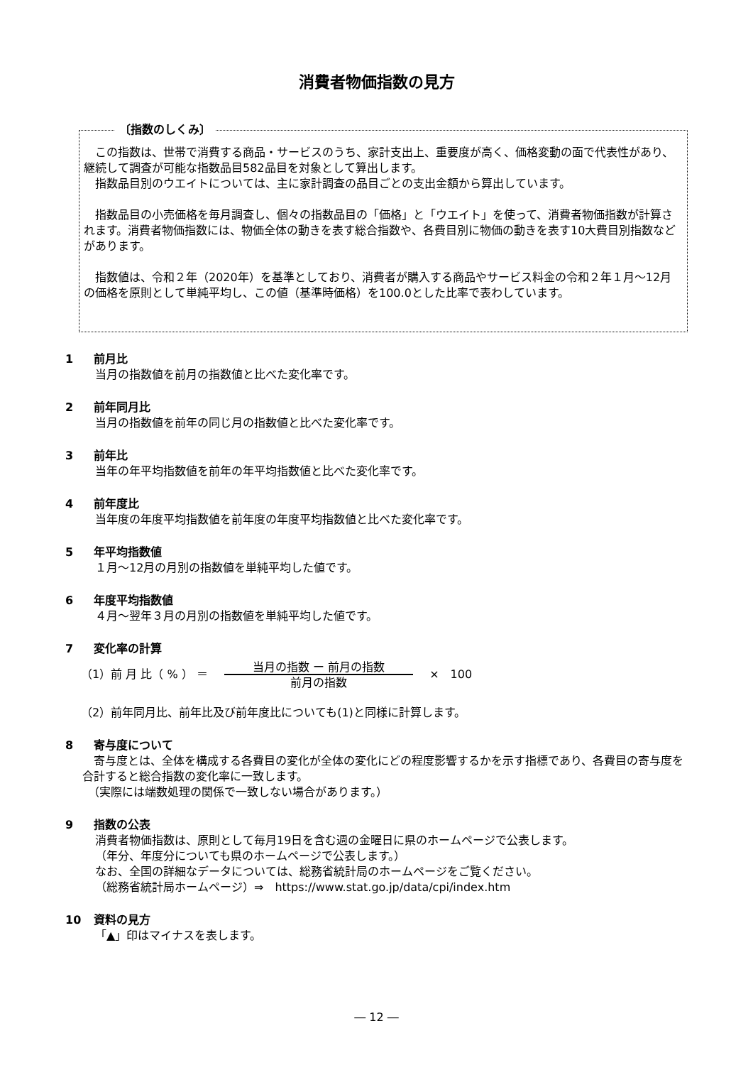消費者物価指数の見方
〔指数のしくみ〕
　この指数は、世帯で消費する商品・サービスのうち、家計支出上、重要度が高く、価格変動の面で代表性があり、継続して調査が可能な指数品目582品目を対象として算出します。
　指数品目別のウエイトについては、主に家計調査の品目ごとの支出金額から算出しています。
　指数品目の小売価格を毎月調査し、個々の指数品目の「価格」と「ウエイト」を使って、消費者物価指数が計算されます。消費者物価指数には、物価全体の動きを表す総合指数や、各費目別に物価の動きを表す10大費目別指数などがあります。
　指数値は、令和２年（2020年）を基準としており、消費者が購入する商品やサービス料金の令和２年１月～12月の価格を原則として単純平均し、この値（基準時価格）を100.0とした比率で表わしています。
1 前月比
当月の指数値を前月の指数値と比べた変化率です。
2 前年同月比
当月の指数値を前年の同じ月の指数値と比べた変化率です。
3 前年比
当年の年平均指数値を前年の年平均指数値と比べた変化率です。
4 前年度比
当年度の年度平均指数値を前年度の年度平均指数値と比べた変化率です。
5 年平均指数値
１月～12月の月別の指数値を単純平均した値です。
6 年度平均指数値
４月～翌年３月の月別の指数値を単純平均した値です。
7 変化率の計算
（1）前 月 比（ % ） ＝ 当月の指数 ー 前月の指数
前月の指数 ×　100
（2）前年同月比、前年比及び前年度比についても(1)と同様に計算します。
8 寄与度について
　寄与度とは、全体を構成する各費目の変化が全体の変化にどの程度影響するかを示す指標であり、各費目の寄与度を合計すると総合指数の変化率に一致します。
　（実際には端数処理の関係で一致しない場合があります。）
9 指数の公表
消費者物価指数は、原則として毎月19日を含む週の金曜日に県のホームページで公表します。
（年分、年度分についても県のホームページで公表します。）
なお、全国の詳細なデータについては、総務省統計局のホームページをご覧ください。
（総務省統計局ホームページ）⇒　https://www.stat.go.jp/data/cpi/index.htm
10 資料の見方
「▲」印はマイナスを表します。
― 12 ―